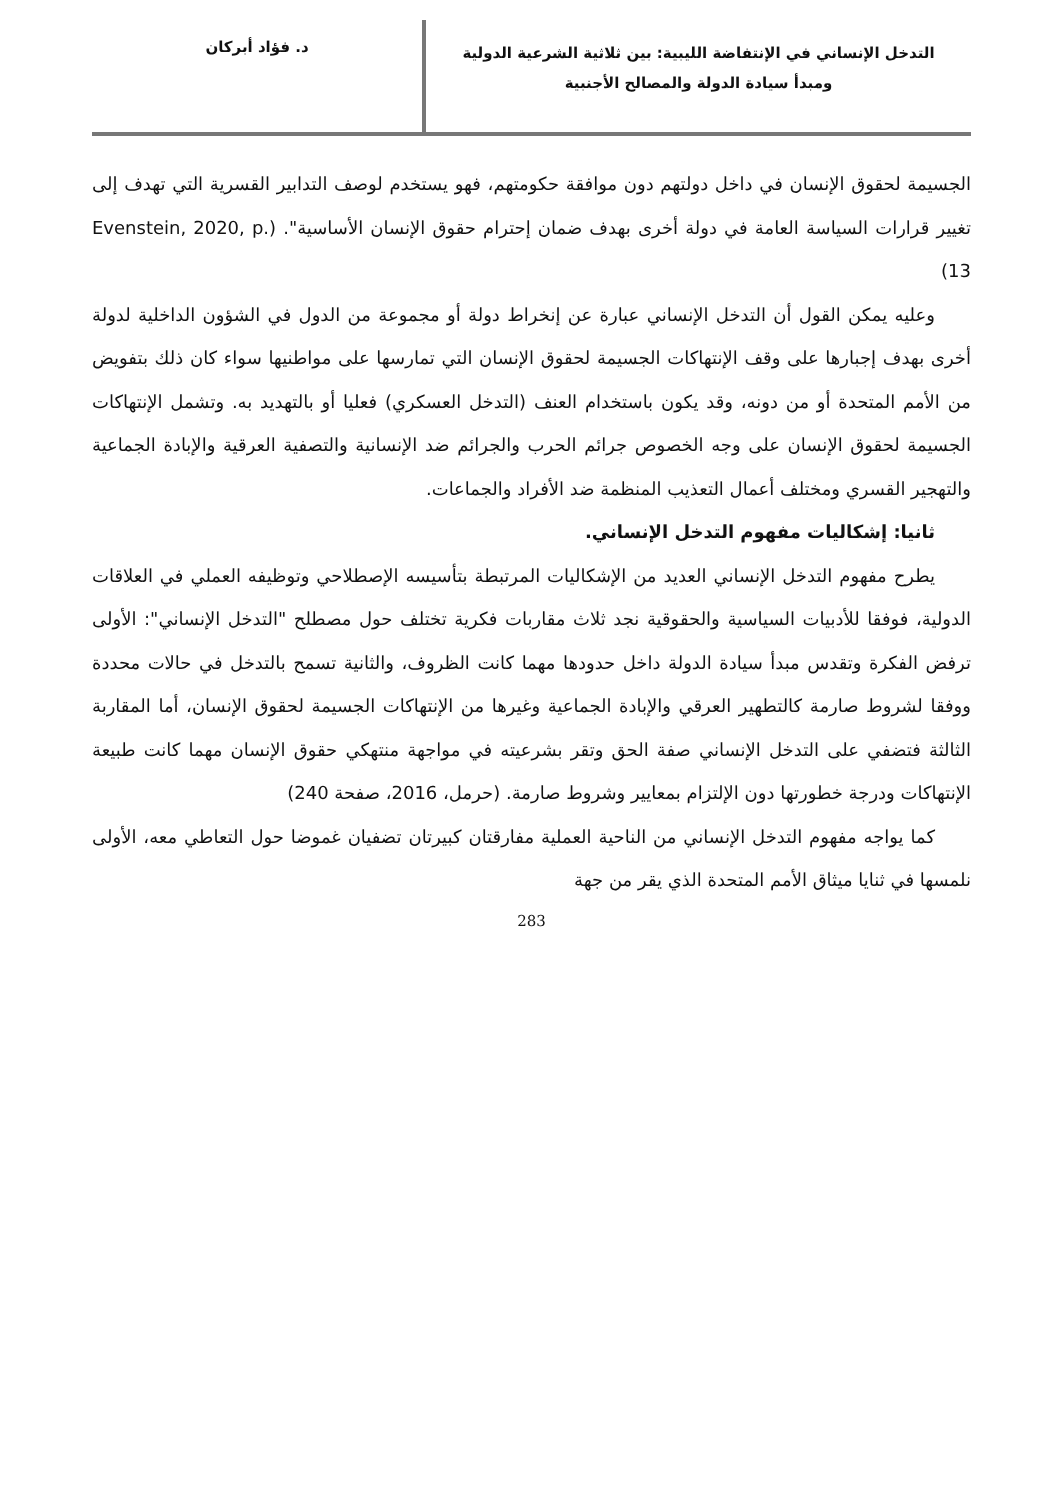التدخل الإنساني في الإنتفاضة الليبية: بين ثلاثية الشرعية الدولية
ومبدأ سيادة الدولة والمصالح الأجنبية
د. فؤاد أبركان
الجسيمة لحقوق الإنسان في داخل دولتهم دون موافقة حكومتهم، فهو يستخدم لوصف التدابير القسرية التي تهدف إلى تغيير قرارات السياسة العامة في دولة أخرى بهدف ضمان إحترام حقوق الإنسان الأساسية". (Evenstein, 2020, p. 13)
وعليه يمكن القول أن التدخل الإنساني عبارة عن إنخراط دولة أو مجموعة من الدول في الشؤون الداخلية لدولة أخرى بهدف إجبارها على وقف الإنتهاكات الجسيمة لحقوق الإنسان التي تمارسها على مواطنيها سواء كان ذلك بتفويض من الأمم المتحدة أو من دونه، وقد يكون باستخدام العنف (التدخل العسكري) فعليا أو بالتهديد به. وتشمل الإنتهاكات الجسيمة لحقوق الإنسان على وجه الخصوص جرائم الحرب والجرائم ضد الإنسانية والتصفية العرقية والإبادة الجماعية والتهجير القسري ومختلف أعمال التعذيب المنظمة ضد الأفراد والجماعات.
ثانيا: إشكاليات مفهوم التدخل الإنساني.
يطرح مفهوم التدخل الإنساني العديد من الإشكاليات المرتبطة بتأسيسه الإصطلاحي وتوظيفه العملي في العلاقات الدولية، فوفقا للأدبيات السياسية والحقوقية نجد ثلاث مقاربات فكرية تختلف حول مصطلح "التدخل الإنساني": الأولى ترفض الفكرة وتقدس مبدأ سيادة الدولة داخل حدودها مهما كانت الظروف، والثانية تسمح بالتدخل في حالات محددة ووفقا لشروط صارمة كالتطهير العرقي والإبادة الجماعية وغيرها من الإنتهاكات الجسيمة لحقوق الإنسان، أما المقاربة الثالثة فتضفي على التدخل الإنساني صفة الحق وتقر بشرعيته في مواجهة منتهكي حقوق الإنسان مهما كانت طبيعة الإنتهاكات ودرجة خطورتها دون الإلتزام بمعايير وشروط صارمة. (حرمل، 2016، صفحة 240)
كما يواجه مفهوم التدخل الإنساني من الناحية العملية مفارقتان كبيرتان تضفيان غموضا حول التعاطي معه، الأولى نلمسها في ثنايا ميثاق الأمم المتحدة الذي يقر من جهة
283